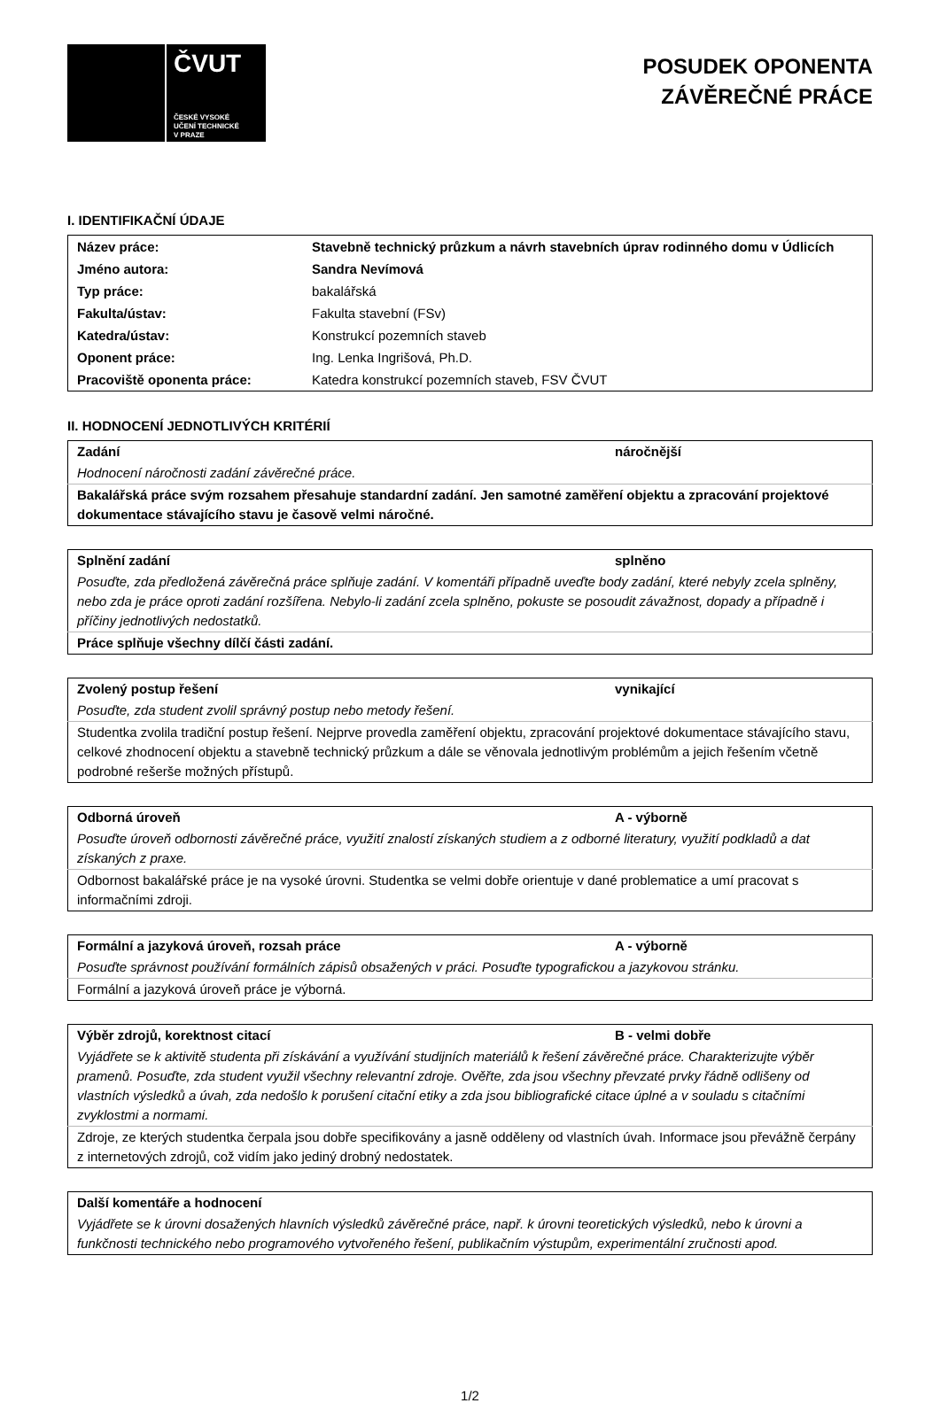ČVUT
ČESKÉ VYSOKÉ
UČENÍ TECHNICKÉ
V PRAZE
POSUDEK OPONENTA
ZÁVĚREČNÉ PRÁCE
I. IDENTIFIKAČNÍ ÚDAJE
| Název práce: | Stavebně technický průzkum a návrh stavebních úprav rodinného domu v Údlicích |
| Jméno autora: | Sandra Nevímová |
| Typ práce: | bakalářská |
| Fakulta/ústav: | Fakulta stavební (FSv) |
| Katedra/ústav: | Konstrukcí pozemních staveb |
| Oponent práce: | Ing. Lenka Ingrišová, Ph.D. |
| Pracoviště oponenta práce: | Katedra konstrukcí pozemních staveb, FSV ČVUT |
II. HODNOCENÍ JEDNOTLIVÝCH KRITÉRIÍ
| Zadání | náročnější |
| Hodnocení náročnosti zadání závěrečné práce. | |
| Bakalářská práce svým rozsahem přesahuje standardní zadání. Jen samotné zaměření objektu a zpracování projektové dokumentace stávajícího stavu je časově velmi náročné. | |
| Splnění zadání | splněno |
| Posuďte, zda předložená závěrečná práce splňuje zadání. V komentáři případně uveďte body zadání, které nebyly zcela splněny, nebo zda je práce oproti zadání rozšířena. Nebylo-li zadání zcela splněno, pokuste se posoudit závažnost, dopady a případně i příčiny jednotlivých nedostatků. | |
| Práce splňuje všechny dílčí části zadání. | |
| Zvolený postup řešení | vynikající |
| Posuďte, zda student zvolil správný postup nebo metody řešení. | |
| Studentka zvolila tradiční postup řešení. Nejprve provedla zaměření objektu, zpracování projektové dokumentace stávajícího stavu, celkové zhodnocení objektu a stavebně technický průzkum a dále se věnovala jednotlivým problémům a jejich řešením včetně podrobné rešerše možných přístupů. | |
| Odborná úroveň | A - výborně |
| Posuďte úroveň odbornosti závěrečné práce, využití znalostí získaných studiem a z odborné literatury, využití podkladů a dat získaných z praxe. | |
| Odbornost bakalářské práce je na vysoké úrovni. Studentka se velmi dobře orientuje v dané problematice a umí pracovat s informačními zdroji. | |
| Formální a jazyková úroveň, rozsah práce | A - výborně |
| Posuďte správnost používání formálních zápisů obsažených v práci. Posuďte typografickou a jazykovou stránku. | |
| Formální a jazyková úroveň práce je výborná. | |
| Výběr zdrojů, korektnost citací | B - velmi dobře |
| Vyjádřete se k aktivitě studenta při získávání a využívání studijních materiálů k řešení závěrečné práce. Charakterizujte výběr pramenů. Posuďte, zda student využil všechny relevantní zdroje. Ověřte, zda jsou všechny převzaté prvky řádně odlišeny od vlastních výsledků a úvah, zda nedošlo k porušení citační etiky a zda jsou bibliografické citace úplné a v souladu s citačními zvyklostmi a normami. | |
| Zdroje, ze kterých studentka čerpala jsou dobře specifikovány a jasně odděleny od vlastních úvah. Informace jsou převážně čerpány z internetových zdrojů, což vidím jako jediný drobný nedostatek. | |
| Další komentáře a hodnocení |
| Vyjádřete se k úrovni dosažených hlavních výsledků závěrečné práce, např. k úrovni teoretických výsledků, nebo k úrovni a funkčnosti technického nebo programového vytvořeného řešení, publikačním výstupům, experimentální zručnosti apod. |
1/2